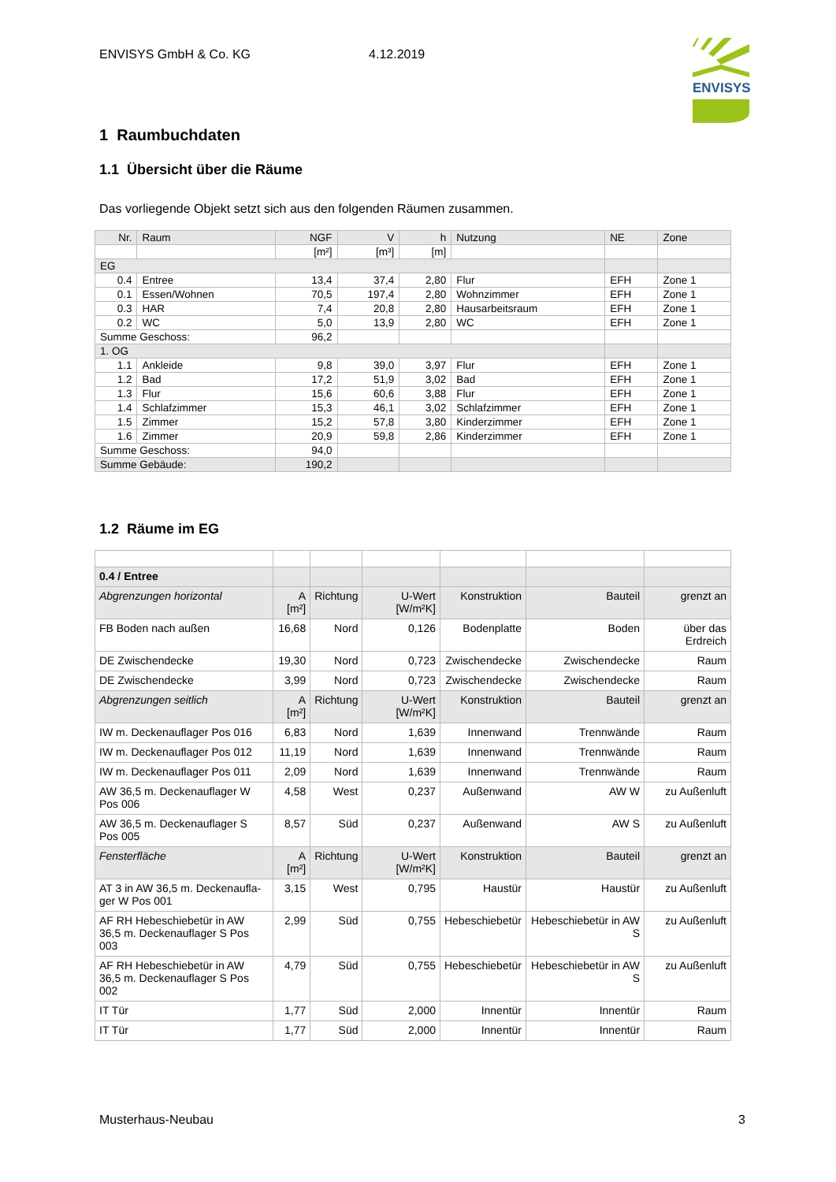ENVISYS GmbH & Co. KG 4.12.2019
ENVISYS
1 Raumbuchdaten
1.1 Übersicht über die Räume
Das vorliegende Objekt setzt sich aus den folgenden Räumen zusammen.
| Nr. | Raum | NGF | V | h | Nutzung | NE | Zone |
| | | [m²] | [m³] | [m] | | | |
| EG | | | | | | | |
| 0.4 | Entree | 13,4 | 37,4 | 2,80 | Flur | EFH | Zone 1 |
| 0.1 | Essen/Wohnen | 70,5 | 197,4 | 2,80 | Wohnzimmer | EFH | Zone 1 |
| 0.3 | HAR | 7,4 | 20,8 | 2,80 | Hausarbeitsraum | EFH | Zone 1 |
| 0.2 | WC | 5,0 | 13,9 | 2,80 | WC | EFH | Zone 1 |
| Summe Geschoss: | | 96,2 | | | | | |
| 1. OG | | | | | | | |
| 1.1 | Ankleide | 9,8 | 39,0 | 3,97 | Flur | EFH | Zone 1 |
| 1.2 | Bad | 17,2 | 51,9 | 3,02 | Bad | EFH | Zone 1 |
| 1.3 | Flur | 15,6 | 60,6 | 3,88 | Flur | EFH | Zone 1 |
| 1.4 | Schlafzimmer | 15,3 | 46,1 | 3,02 | Schlafzimmer | EFH | Zone 1 |
| 1.5 | Zimmer | 15,2 | 57,8 | 3,80 | Kinderzimmer | EFH | Zone 1 |
| 1.6 | Zimmer | 20,9 | 59,8 | 2,86 | Kinderzimmer | EFH | Zone 1 |
| Summe Geschoss: | | 94,0 | | | | | |
| Summe Gebäude: | | 190,2 | | | | | |
1.2 Räume im EG
| 0.4 / Entree | | | | | | |
| Abgrenzungen horizontal | A [m²] | Richtung | U-Wert [W/m²K] | Konstruktion | Bauteil | grenzt an |
| FB Boden nach außen | 16,68 | Nord | 0,126 | Bodenplatte | Boden | über das Erdreich |
| DE Zwischendecke | 19,30 | Nord | 0,723 | Zwischendecke | Zwischendecke | Raum |
| DE Zwischendecke | 3,99 | Nord | 0,723 | Zwischendecke | Zwischendecke | Raum |
| Abgrenzungen seitlich | A [m²] | Richtung | U-Wert [W/m²K] | Konstruktion | Bauteil | grenzt an |
| IW m. Deckenauflager Pos 016 | 6,83 | Nord | 1,639 | Innenwand | Trennwände | Raum |
| IW m. Deckenauflager Pos 012 | 11,19 | Nord | 1,639 | Innenwand | Trennwände | Raum |
| IW m. Deckenauflager Pos 011 | 2,09 | Nord | 1,639 | Innenwand | Trennwände | Raum |
| AW 36,5 m. Deckenauflager W Pos 006 | 4,58 | West | 0,237 | Außenwand | AW W | zu Außenluft |
| AW 36,5 m. Deckenauflager S Pos 005 | 8,57 | Süd | 0,237 | Außenwand | AW S | zu Außenluft |
| Fensterfläche | A [m²] | Richtung | U-Wert [W/m²K] | Konstruktion | Bauteil | grenzt an |
| AT 3 in AW 36,5 m. Deckenaufla-ger W Pos 001 | 3,15 | West | 0,795 | Haustür | Haustür | zu Außenluft |
| AF RH Hebeschiebetür in AW 36,5 m. Deckenauflager S Pos 003 | 2,99 | Süd | 0,755 | Hebeschiebetür | Hebeschiebetür in AW S | zu Außenluft |
| AF RH Hebeschiebetür in AW 36,5 m. Deckenauflager S Pos 002 | 4,79 | Süd | 0,755 | Hebeschiebetür | Hebeschiebetür in AW S | zu Außenluft |
| IT Tür | 1,77 | Süd | 2,000 | Innentür | Innentür | Raum |
| IT Tür | 1,77 | Süd | 2,000 | Innentür | Innentür | Raum |
Musterhaus-Neubau 3